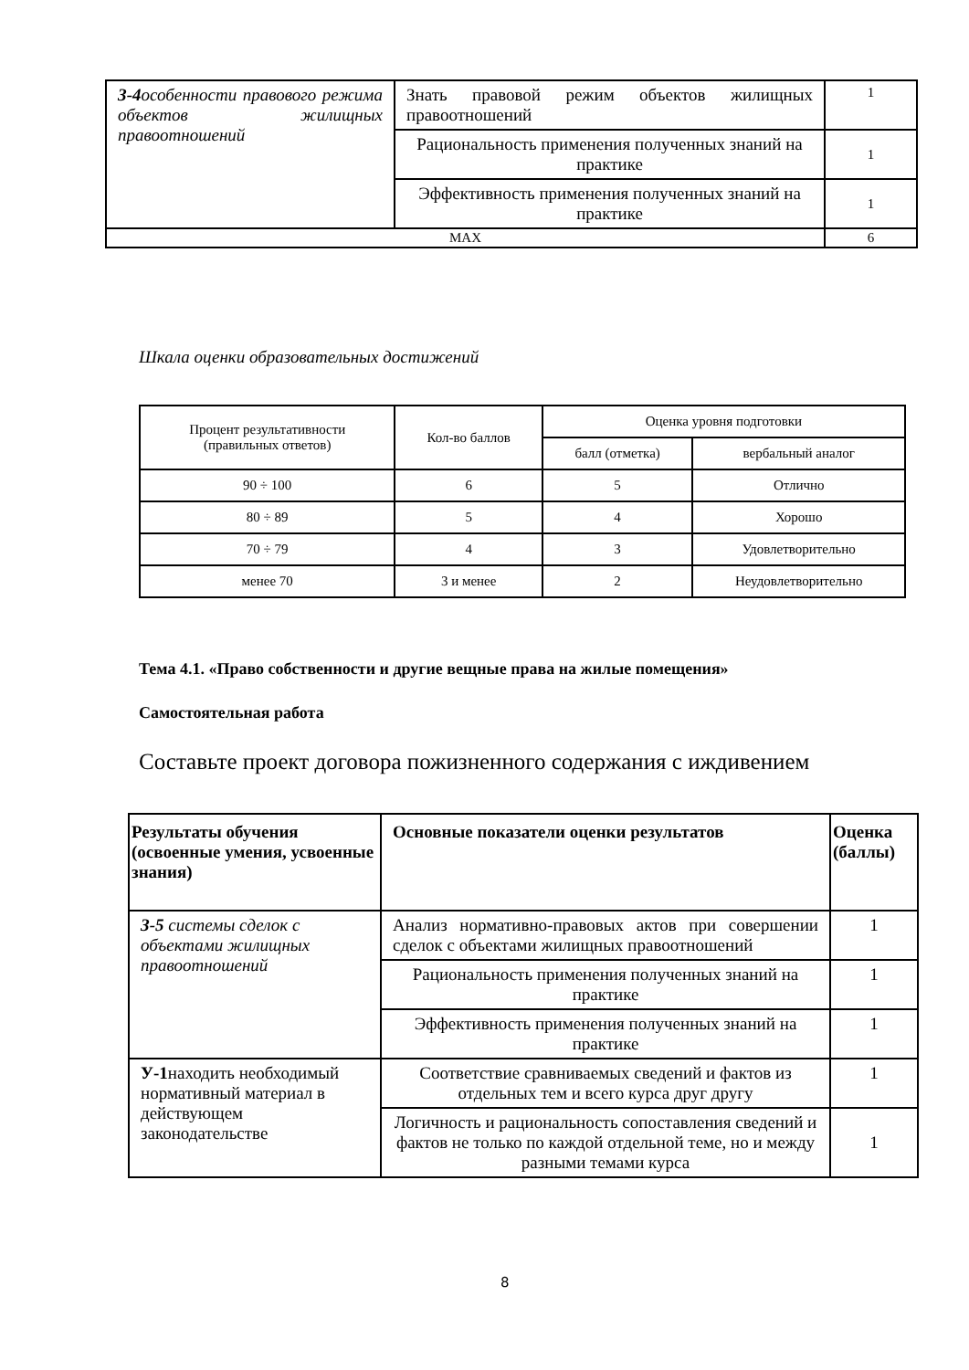| З-4 особенности правового режима объектов жилищных правоотношений | Знать правовой режим объектов жилищных правоотношений | 1 |
| | Рациональность применения полученных знаний на практике | 1 |
| | Эффективность применения полученных знаний на практике | 1 |
| MAX | | 6 |
Шкала оценки образовательных достижений
| Процент результативности (правильных ответов) | Кол-во баллов | Оценка уровня подготовки | |
| | | балл (отметка) | вербальный аналог |
| 90 ÷ 100 | 6 | 5 | Отлично |
| 80 ÷ 89 | 5 | 4 | Хорошо |
| 70 ÷ 79 | 4 | 3 | Удовлетворительно |
| менее 70 | 3 и менее | 2 | Неудовлетворительно |
Тема 4.1. «Право собственности и другие вещные права на жилые помещения»
Самостоятельная работа
Составьте проект договора пожизненного содержания с иждивением
| Результаты обучения (освоенные умения, усвоенные знания) | Основные показатели оценки результатов | Оценка (баллы) |
| --- | --- | --- |
| З-5 системы сделок с объектами жилищных правоотношений | Анализ нормативно-правовых актов при совершении сделок с объектами жилищных правоотношений | 1 |
| | Рациональность применения полученных знаний на практике | 1 |
| | Эффективность применения полученных знаний на практике | 1 |
| У-1 находить необходимый нормативный материал в действующем законодательстве | Соответствие сравниваемых сведений и фактов из отдельных тем и всего курса друг другу | 1 |
| | Логичность и рациональность сопоставления сведений и фактов не только по каждой отдельной теме, но и между разными темами курса | 1 |
8